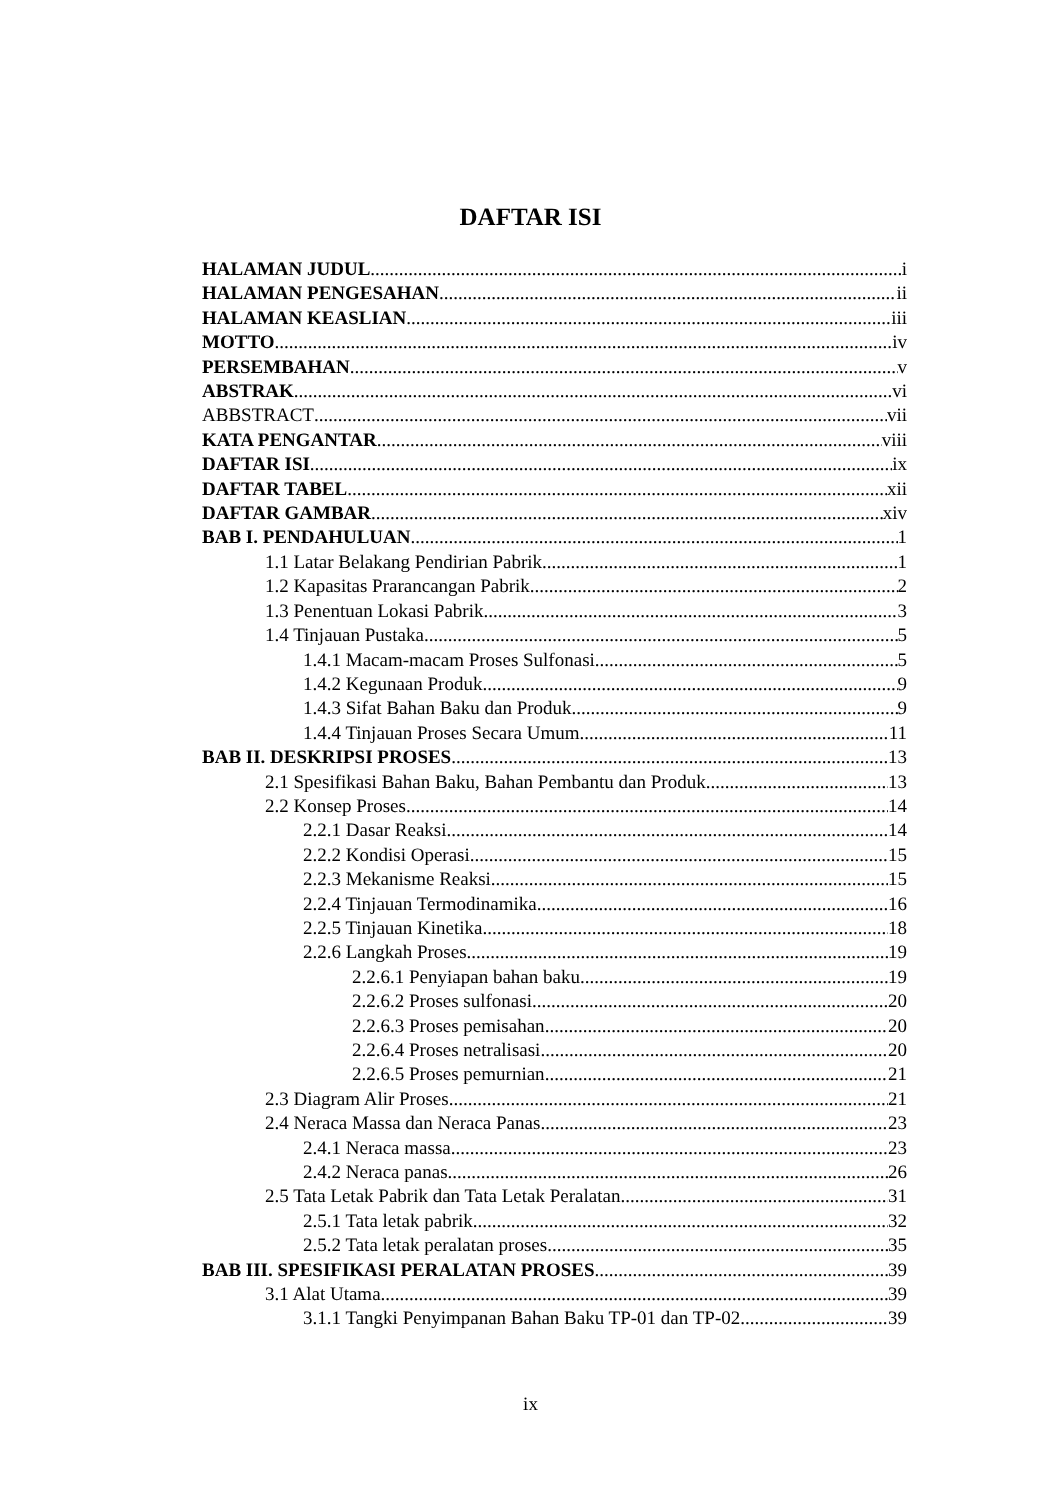DAFTAR ISI
HALAMAN JUDUL i
HALAMAN PENGESAHAN ii
HALAMAN KEASLIAN iii
MOTTO iv
PERSEMBAHAN v
ABSTRAK vi
ABBSTRACT vii
KATA PENGANTAR viii
DAFTAR ISI ix
DAFTAR TABEL xii
DAFTAR GAMBAR xiv
BAB I. PENDAHULUAN 1
1.1 Latar Belakang Pendirian Pabrik 1
1.2 Kapasitas Prarancangan Pabrik 2
1.3 Penentuan Lokasi Pabrik 3
1.4 Tinjauan Pustaka 5
1.4.1 Macam-macam Proses Sulfonasi 5
1.4.2 Kegunaan Produk 9
1.4.3 Sifat Bahan Baku dan Produk 9
1.4.4 Tinjauan Proses Secara Umum 11
BAB II. DESKRIPSI PROSES 13
2.1 Spesifikasi Bahan Baku, Bahan Pembantu dan Produk 13
2.2 Konsep Proses 14
2.2.1 Dasar Reaksi 14
2.2.2 Kondisi Operasi 15
2.2.3 Mekanisme Reaksi 15
2.2.4 Tinjauan Termodinamika 16
2.2.5 Tinjauan Kinetika 18
2.2.6 Langkah Proses 19
2.2.6.1 Penyiapan bahan baku 19
2.2.6.2 Proses sulfonasi 20
2.2.6.3 Proses pemisahan 20
2.2.6.4 Proses netralisasi 20
2.2.6.5 Proses pemurnian 21
2.3 Diagram Alir Proses 21
2.4 Neraca Massa dan Neraca Panas 23
2.4.1 Neraca massa 23
2.4.2 Neraca panas 26
2.5 Tata Letak Pabrik dan Tata Letak Peralatan 31
2.5.1 Tata letak pabrik 32
2.5.2 Tata letak peralatan proses 35
BAB III. SPESIFIKASI PERALATAN PROSES 39
3.1 Alat Utama 39
3.1.1 Tangki Penyimpanan Bahan Baku TP-01 dan TP-02 39
ix